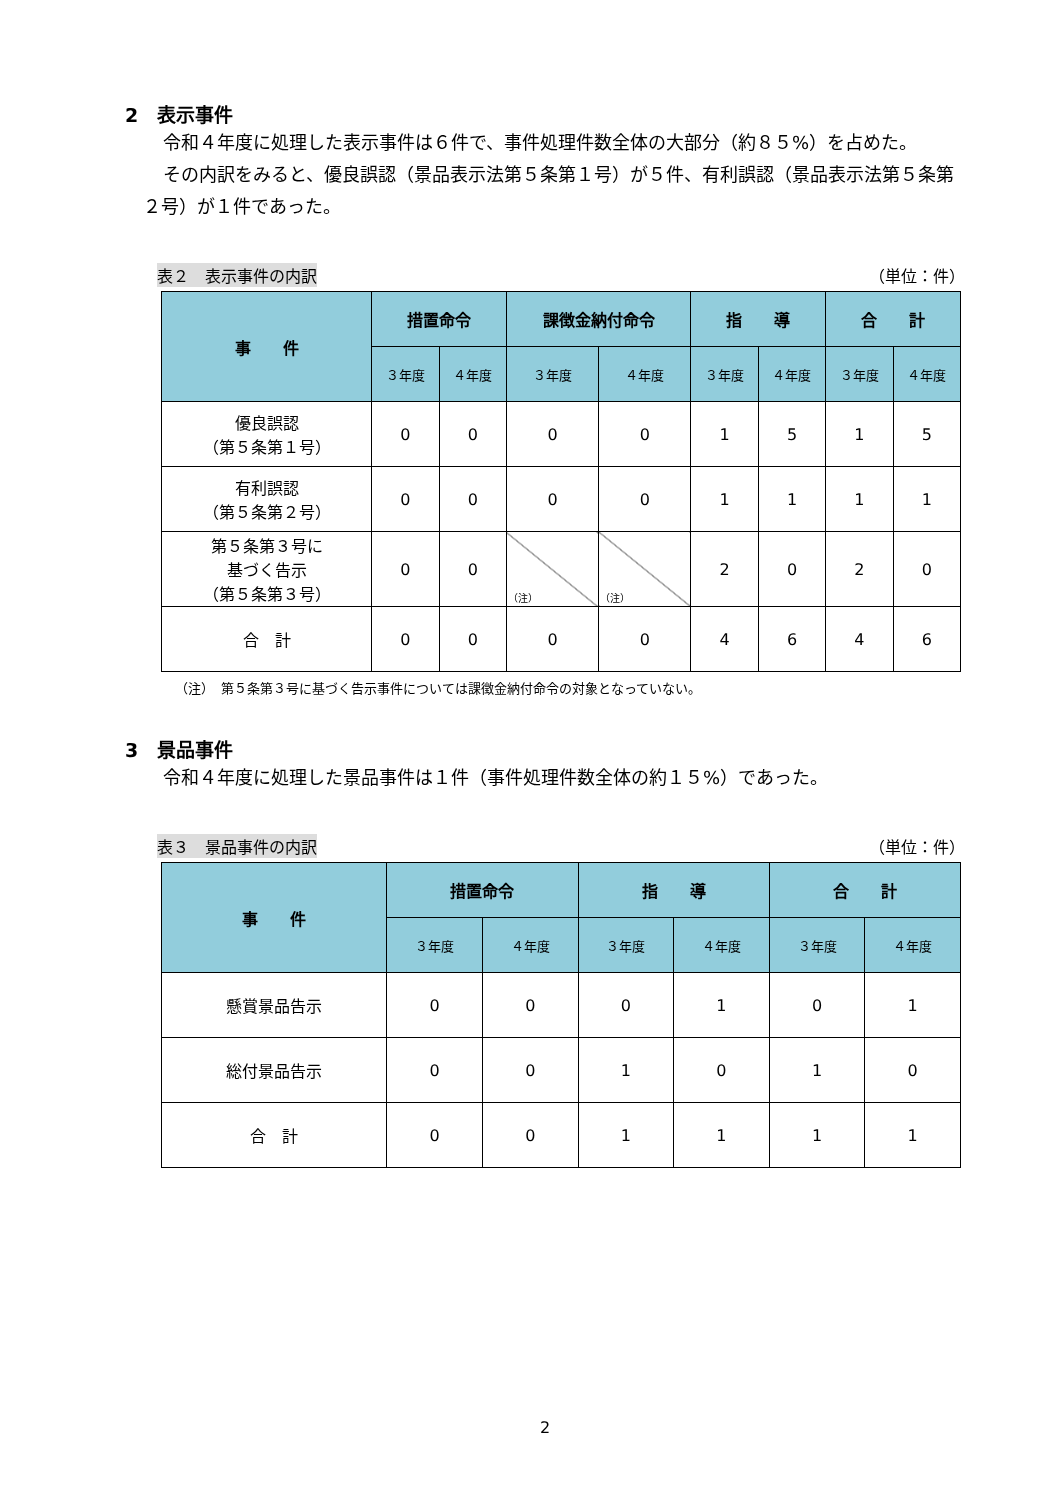2　表示事件
令和４年度に処理した表示事件は６件で、事件処理件数全体の大部分（約８５%）を占めた。
その内訳をみると、優良誤認（景品表示法第５条第１号）が５件、有利誤認（景品表示法第５条第２号）が１件であった。
表２　表示事件の内訳 （単位：件）
| 事 件 | 措置命令 | | 課徴金納付命令 | | 指 導 | | 合 計 | |
| --- | --- | --- | --- | --- | --- | --- | --- | --- |
| | ３年度 | ４年度 | ３年度 | ４年度 | ３年度 | ４年度 | ３年度 | ４年度 |
| 優良誤認 （第５条第１号） | 0 | 0 | 0 | 0 | 1 | 5 | 1 | 5 |
| 有利誤認 （第５条第２号） | 0 | 0 | 0 | 0 | 1 | 1 | 1 | 1 |
| 第５条第３号に 基づく告示 （第５条第３号） | 0 | 0 | （注） | （注） | 2 | 0 | 2 | 0 |
| 合 計 | 0 | 0 | 0 | 0 | 4 | 6 | 4 | 6 |
（注）　第５条第３号に基づく告示事件については課徴金納付命令の対象となっていない。
3　景品事件
令和４年度に処理した景品事件は１件（事件処理件数全体の約１５%）であった。
表３　景品事件の内訳 （単位：件）
| 事 件 | 措置命令 | | 指 導 | | 合 計 | |
| --- | --- | --- | --- | --- | --- | --- |
| | ３年度 | ４年度 | ３年度 | ４年度 | ３年度 | ４年度 |
| 懸賞景品告示 | 0 | 0 | 0 | 1 | 0 | 1 |
| 総付景品告示 | 0 | 0 | 1 | 0 | 1 | 0 |
| 合 計 | 0 | 0 | 1 | 1 | 1 | 1 |
2